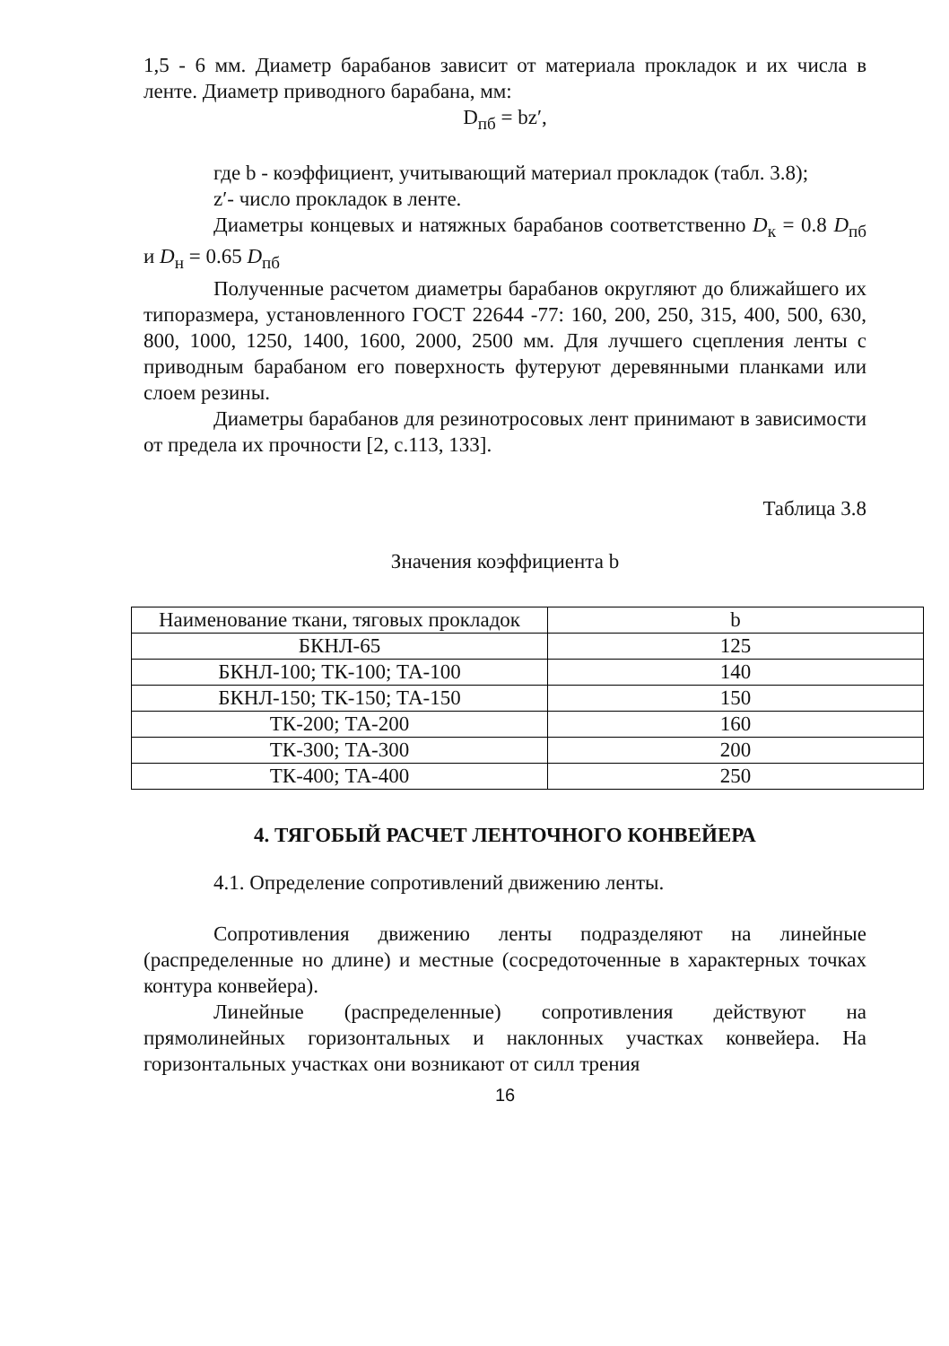1,5 - 6 мм. Диаметр барабанов зависит от материала прокладок и их числа в ленте. Диаметр приводного барабана, мм:
D<sub>пб</sub> = bz′,
где b - коэффициент, учитывающий материал прокладок (табл. 3.8);
z′- число прокладок в ленте.
Диаметры концевых и натяжных барабанов соответственно D<sub>к</sub> = 0.8 D<sub>пб</sub> и D<sub>н</sub> = 0.65 D<sub>пб</sub>
Полученные расчетом диаметры барабанов округляют до ближайшего их типоразмера, установленного ГОСТ 22644 -77: 160, 200, 250, 315, 400, 500, 630, 800, 1000, 1250, 1400, 1600, 2000, 2500 мм. Для лучшего сцепления ленты с приводным барабаном его поверхность футеруют деревянными планками или слоем резины.
Диаметры барабанов для резинотросовых лент принимают в зависимости от предела их прочности [2, с.113, 133].
Таблица 3.8
Значения коэффициента b
| Наименование ткани, тяговых прокладок | b |
| БКНЛ-65 | 125 |
| БКНЛ-100; ТК-100; ТА-100 | 140 |
| БКНЛ-150; ТК-150; ТА-150 | 150 |
| ТК-200; ТА-200 | 160 |
| ТК-300; ТА-300 | 200 |
| ТК-400; ТА-400 | 250 |
4. ТЯГОБЫЙ РАСЧЕТ ЛЕНТОЧНОГО КОНВЕЙЕРА
4.1. Определение сопротивлений движению ленты.
Сопротивления движению ленты подразделяют на линейные (распределенные но длине) и местные (сосредоточенные в характерных точках контура конвейера).
Линейные (распределенные) сопротивления действуют на прямолинейных горизонтальных и наклонных участках конвейера. На горизонтальных участках они возникают от силл трения
16